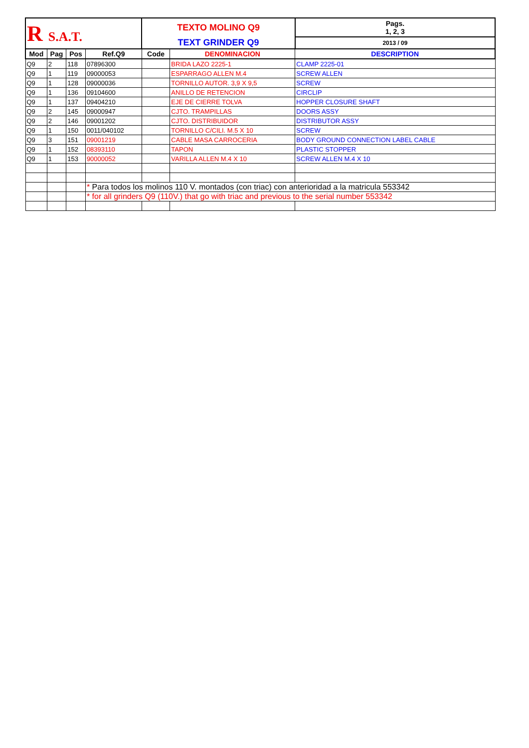| R S.A.T. | | | | TEXTO MOLINO Q9 | | | Pags. 1, 2, 3 |
| | | | | TEXT GRINDER Q9 | | | 2013 / 09 |
| Mod | Pag | Pos | Ref.Q9 | Code | DENOMINACION | DESCRIPTION | |
| Q9 | 2 | 118 | 07896300 | | BRIDA LAZO 2225-1 | CLAMP 2225-01 | |
| Q9 | 1 | 119 | 09000053 | | ESPARRAGO ALLEN M.4 | SCREW ALLEN | |
| Q9 | 1 | 128 | 09000036 | | TORNILLO AUTOR. 3,9 X 9,5 | SCREW | |
| Q9 | 1 | 136 | 09104600 | | ANILLO DE RETENCION | CIRCLIP | |
| Q9 | 1 | 137 | 09404210 | | EJE DE CIERRE TOLVA | HOPPER CLOSURE SHAFT | |
| Q9 | 2 | 145 | 09000947 | | CJTO. TRAMPILLAS | DOORS ASSY | |
| Q9 | 2 | 146 | 09001202 | | CJTO. DISTRIBUIDOR | DISTRIBUTOR ASSY | |
| Q9 | 1 | 150 | 0011/040102 | | TORNILLO C/CILI. M.5 X 10 | SCREW | |
| Q9 | 3 | 151 | 09001219 | | CABLE MASA CARROCERIA | BODY GROUND CONNECTION LABEL CABLE | |
| Q9 | 1 | 152 | 08393110 | | TAPON | PLASTIC STOPPER | |
| Q9 | 1 | 153 | 90000052 | | VARILLA ALLEN M.4 X 10 | SCREW ALLEN M.4 X 10 | |
| | | | * Para todos los molinos 110 V. montados (con triac) con anterioridad a la matricula 553342 | | | | |
| | | | * for all grinders Q9 (110V.) that go with triac and previous to the serial number 553342 | | | | |